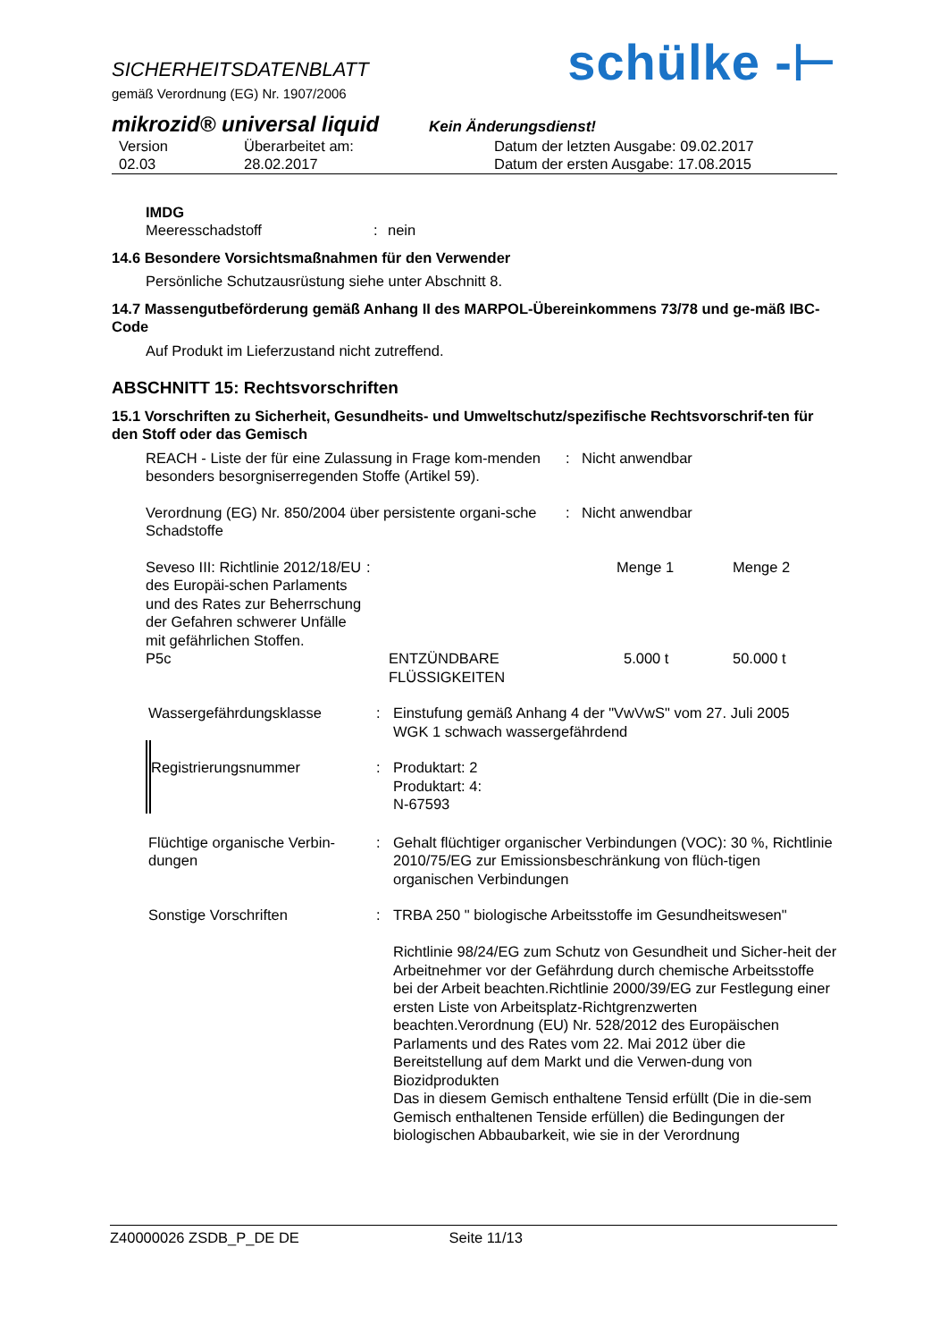SICHERHEITSDATENBLATT
gemäß Verordnung (EG) Nr. 1907/2006
schülke -⊢
mikrozid® universal liquid Kein Änderungsdienst!
| Version 02.03 | Überarbeitet am: 28.02.2017 | Datum der letzten Ausgabe: 09.02.2017 Datum der ersten Ausgabe: 17.08.2015 |
IMDG
| Meeresschadstoff | : | nein |
14.6 Besondere Vorsichtsmaßnahmen für den Verwender
Persönliche Schutzausrüstung siehe unter Abschnitt 8.
14.7 Massengutbeförderung gemäß Anhang II des MARPOL-Übereinkommens 73/78 und ge-mäß IBC-Code
Auf Produkt im Lieferzustand nicht zutreffend.
ABSCHNITT 15: Rechtsvorschriften
15.1 Vorschriften zu Sicherheit, Gesundheits- und Umweltschutz/spezifische Rechtsvorschrif-ten für den Stoff oder das Gemisch
| REACH - Liste der für eine Zulassung in Frage kom-menden besonders besorgniserregenden Stoffe (Artikel 59). | : | Nicht anwendbar |
| Verordnung (EG) Nr. 850/2004 über persistente organi-sche Schadstoffe | : | Nicht anwendbar |
| Seveso III: Richtlinie 2012/18/EU des Europäi-schen Parlaments und des Rates zur Beherrschung der Gefahren schwerer Unfälle mit gefährlichen Stoffen. | : | | Menge 1 | Menge 2 |
| P5c | | ENTZÜNDBARE FLÜSSIGKEITEN | 5.000 t | 50.000 t |
| Wassergefährdungsklasse | : | Einstufung gemäß Anhang 4 der "VwVwS" vom 27. Juli 2005 WGK 1 schwach wassergefährdend |
| Registrierungsnummer | : | Produktart: 2 Produktart: 4: N-67593 |
| Flüchtige organische Verbin-dungen | : | Gehalt flüchtiger organischer Verbindungen (VOC): 30 %, Richtlinie 2010/75/EG zur Emissionsbeschränkung von flüch-tigen organischen Verbindungen |
| Sonstige Vorschriften | : | TRBA 250 " biologische Arbeitsstoffe im Gesundheitswesen" Richtlinie 98/24/EG zum Schutz von Gesundheit und Sicher-heit der Arbeitnehmer vor der Gefährdung durch chemische Arbeitsstoffe bei der Arbeit beachten.Richtlinie 2000/39/EG zur Festlegung einer ersten Liste von Arbeitsplatz-Richtgrenzwerten beachten.Verordnung (EU) Nr. 528/2012 des Europäischen Parlaments und des Rates vom 22. Mai 2012 über die Bereitstellung auf dem Markt und die Verwen-dung von Biozidprodukten Das in diesem Gemisch enthaltene Tensid erfüllt (Die in die-sem Gemisch enthaltenen Tenside erfüllen) die Bedingungen der biologischen Abbaubarkeit, wie sie in der Verordnung |
Z40000026 ZSDB_P_DE DE Seite 11/13